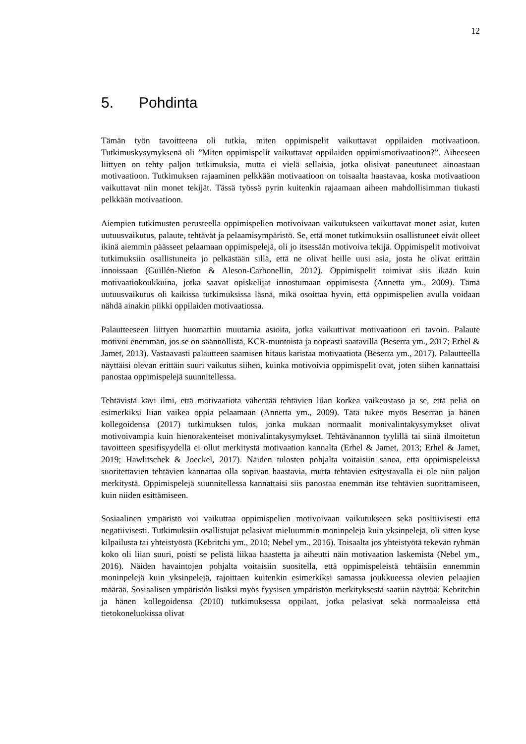12
5. Pohdinta
Tämän työn tavoitteena oli tutkia, miten oppimispelit vaikuttavat oppilaiden motivaatioon. Tutkimuskysymyksenä oli ”Miten oppimispelit vaikuttavat oppilaiden oppimismotivaatioon?”. Aiheeseen liittyen on tehty paljon tutkimuksia, mutta ei vielä sellaisia, jotka olisivat paneutuneet ainoastaan motivaatioon. Tutkimuksen rajaaminen pelkkään motivaatioon on toisaalta haastavaa, koska motivaatioon vaikuttavat niin monet tekijät. Tässä työssä pyrin kuitenkin rajaamaan aiheen mahdollisimman tiukasti pelkkään motivaatioon.
Aiempien tutkimusten perusteella oppimispelien motivoivaan vaikutukseen vaikuttavat monet asiat, kuten uutuusvaikutus, palaute, tehtävät ja pelaamisympäristö. Se, että monet tutkimuksiin osallistuneet eivät olleet ikinä aiemmin päässeet pelaamaan oppimispelejä, oli jo itsessään motivoiva tekijä. Oppimispelit motivoivat tutkimuksiin osallistuneita jo pelkästään sillä, että ne olivat heille uusi asia, josta he olivat erittäin innoissaan (Guillén-Nieton & Aleson-Carbonellin, 2012). Oppimispelit toimivat siis ikään kuin motivaatiokoukkuina, jotka saavat opiskelijat innostumaan oppimisesta (Annetta ym., 2009). Tämä uutuusvaikutus oli kaikissa tutkimuksissa läsnä, mikä osoittaa hyvin, että oppimispelien avulla voidaan nähdä ainakin piikki oppilaiden motivaatiossa.
Palautteeseen liittyen huomattiin muutamia asioita, jotka vaikuttivat motivaatioon eri tavoin. Palaute motivoi enemmän, jos se on säännöllistä, KCR-muotoista ja nopeasti saatavilla (Beserra ym., 2017; Erhel & Jamet, 2013). Vastaavasti palautteen saamisen hitaus karistaa motivaatiota (Beserra ym., 2017). Palautteella näyttäisi olevan erittäin suuri vaikutus siihen, kuinka motivoivia oppimispelit ovat, joten siihen kannattaisi panostaa oppimispelejä suunnitellessa.
Tehtävistä kävi ilmi, että motivaatiota vähentää tehtävien liian korkea vaikeustaso ja se, että peliä on esimerkiksi liian vaikea oppia pelaamaan (Annetta ym., 2009). Tätä tukee myös Beserran ja hänen kollegoidensa (2017) tutkimuksen tulos, jonka mukaan normaalit monivalintakysymykset olivat motivoivampia kuin hienorakenteiset monivalintakysymykset. Tehtävänannon tyylillä tai siinä ilmoitetun tavoitteen spesifisyydellä ei ollut merkitystä motivaation kannalta (Erhel & Jamet, 2013; Erhel & Jamet, 2019; Hawlitschek & Joeckel, 2017). Näiden tulosten pohjalta voitaisiin sanoa, että oppimispeleissä suoritettavien tehtävien kannattaa olla sopivan haastavia, mutta tehtävien esitystavalla ei ole niin paljon merkitystä. Oppimispelejä suunnitellessa kannattaisi siis panostaa enemmän itse tehtävien suorittamiseen, kuin niiden esittämiseen.
Sosiaalinen ympäristö voi vaikuttaa oppimispelien motivoivaan vaikutukseen sekä positiivisesti että negatiivisesti. Tutkimuksiin osallistujat pelasivat mieluummin moninpelejä kuin yksinpelejä, oli sitten kyse kilpailusta tai yhteistyöstä (Kebritchi ym., 2010; Nebel ym., 2016). Toisaalta jos yhteistyötä tekevän ryhmän koko oli liian suuri, poisti se pelistä liikaa haastetta ja aiheutti näin motivaation laskemista (Nebel ym., 2016). Näiden havaintojen pohjalta voitaisiin suositella, että oppimispeleistä tehtäisiin ennemmin moninpelejä kuin yksinpelejä, rajoittaen kuitenkin esimerkiksi samassa joukkueessa olevien pelaajien määrää. Sosiaalisen ympäristön lisäksi myös fyysisen ympäristön merkityksestä saatiin näyttöä: Kebritchin ja hänen kollegoidensa (2010) tutkimuksessa oppilaat, jotka pelasivat sekä normaaleissa että tietokoneluokissa olivat